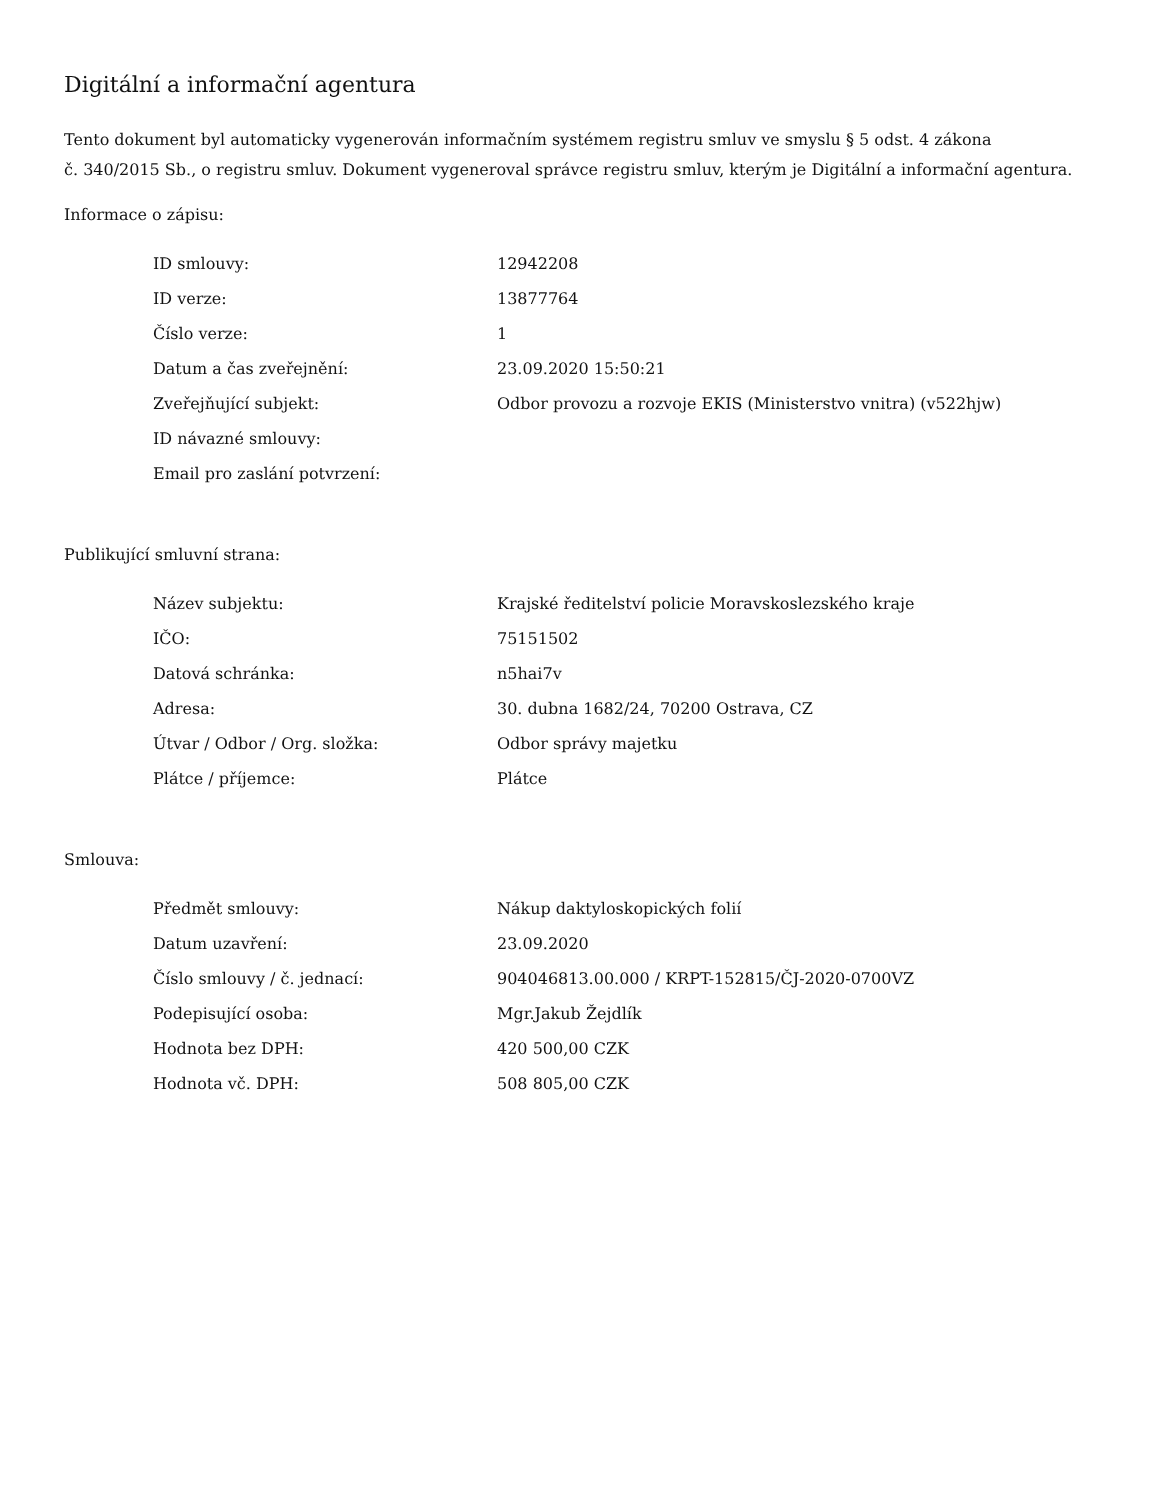Digitální a informační agentura
Tento dokument byl automaticky vygenerován informačním systémem registru smluv ve smyslu § 5 odst. 4 zákona
č. 340/2015 Sb., o registru smluv. Dokument vygeneroval správce registru smluv, kterým je Digitální a informační agentura.
Informace o zápisu:
| ID smlouvy: | 12942208 |
| ID verze: | 13877764 |
| Číslo verze: | 1 |
| Datum a čas zveřejnění: | 23.09.2020 15:50:21 |
| Zveřejňující subjekt: | Odbor provozu a rozvoje EKIS (Ministerstvo vnitra) (v522hjw) |
| ID návazné smlouvy: | |
| Email pro zaslání potvrzení: | |
Publikující smluvní strana:
| Název subjektu: | Krajské ředitelství policie Moravskoslezského kraje |
| IČO: | 75151502 |
| Datová schránka: | n5hai7v |
| Adresa: | 30. dubna 1682/24, 70200 Ostrava, CZ |
| Útvar / Odbor / Org. složka: | Odbor správy majetku |
| Plátce / příjemce: | Plátce |
Smlouva:
| Předmět smlouvy: | Nákup daktyloskopických folií |
| Datum uzavření: | 23.09.2020 |
| Číslo smlouvy / č. jednací: | 904046813.00.000 / KRPT-152815/ČJ-2020-0700VZ |
| Podepisující osoba: | Mgr.Jakub Žejdlík |
| Hodnota bez DPH: | 420 500,00 CZK |
| Hodnota vč. DPH: | 508 805,00 CZK |